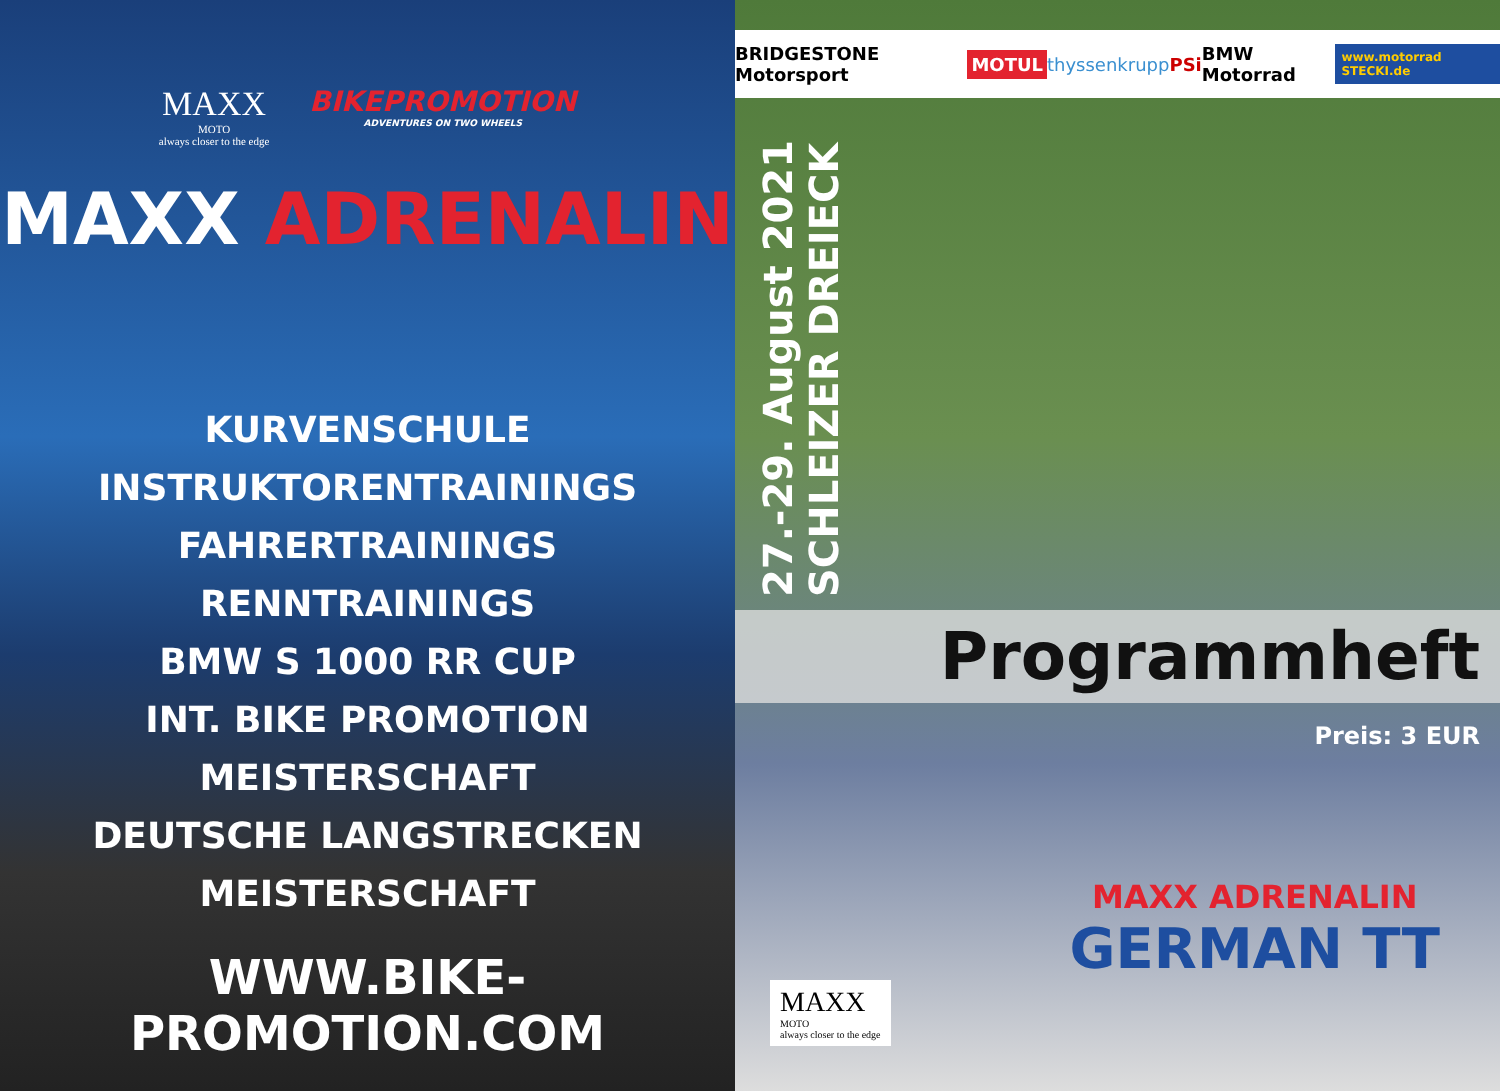MAXX
MOTO
always closer to the edge
BIKEPROMOTION
ADVENTURES ON TWO WHEELS
MAXX ADRENALIN
KURVENSCHULE
INSTRUKTORENTRAININGS
FAHRERTRAININGS
RENNTRAININGS
BMW S 1000 RR CUP
INT. BIKE PROMOTION MEISTERSCHAFT
DEUTSCHE LANGSTRECKEN MEISTERSCHAFT
WWW.BIKE-PROMOTION.COM
BRIDGESTONE Motorsport MOTUL thyssenkrupp PSi BMW Motorrad www.motorrad STECKI.de
27.-29. August 2021
SCHLEIZER DREIECK
Programmheft
Preis: 3 EUR
MAXX ADRENALIN
GERMAN TT
MAXX
MOTO
always closer to the edge